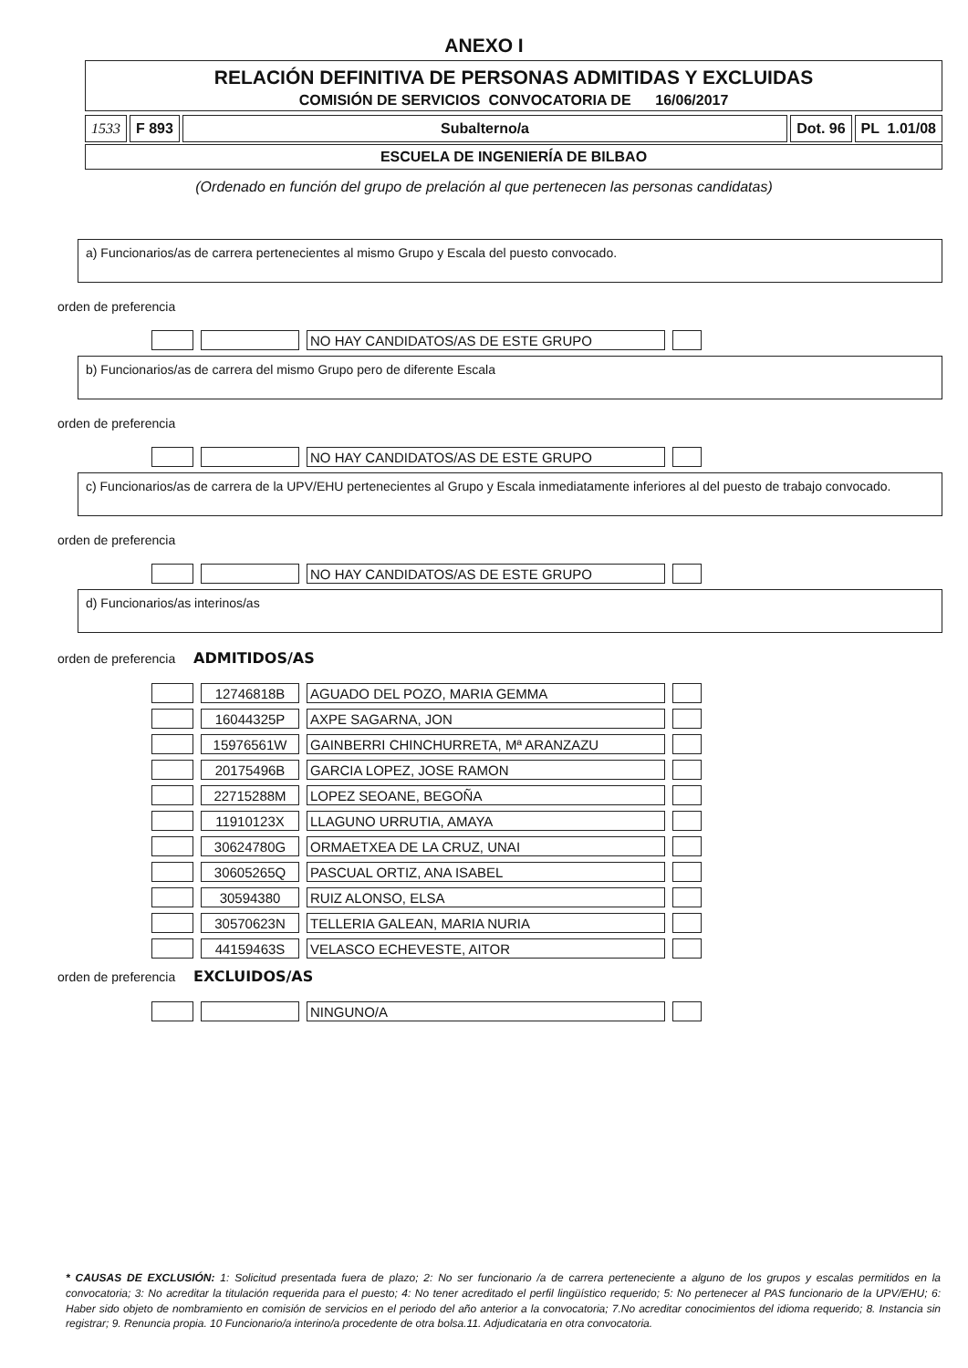ANEXO I
RELACIÓN DEFINITIVA DE PERSONAS ADMITIDAS Y EXCLUIDAS
COMISIÓN DE SERVICIOS CONVOCATORIA DE 16/06/2017
1533 F 893 Subalterno/a Dot. 96 PL 1.01/08
ESCUELA DE INGENIERÍA DE BILBAO
(Ordenado en función del grupo de prelación al que pertenecen las personas candidatas)
a) Funcionarios/as de carrera pertenecientes al mismo Grupo y Escala del puesto convocado.
orden de preferencia
| | | NO HAY CANDIDATOS/AS DE ESTE GRUPO | |
b) Funcionarios/as de carrera del mismo Grupo pero de diferente Escala
orden de preferencia
| | | NO HAY CANDIDATOS/AS DE ESTE GRUPO | |
c) Funcionarios/as de carrera de la UPV/EHU pertenecientes al Grupo y Escala inmediatamente inferiores al del puesto de trabajo convocado.
orden de preferencia
| | | NO HAY CANDIDATOS/AS DE ESTE GRUPO | |
d) Funcionarios/as interinos/as
orden de preferencia ADMITIDOS/AS
| | 12746818B | AGUADO DEL POZO, MARIA GEMMA | |
| | 16044325P | AXPE SAGARNA, JON | |
| | 15976561W | GAINBERRI CHINCHURRETA, Mª ARANZAZU | |
| | 20175496B | GARCIA LOPEZ, JOSE RAMON | |
| | 22715288M | LOPEZ SEOANE, BEGOÑA | |
| | 11910123X | LLAGUNO URRUTIA, AMAYA | |
| | 30624780G | ORMAETXEA DE LA CRUZ, UNAI | |
| | 30605265Q | PASCUAL ORTIZ, ANA ISABEL | |
| | 30594380 | RUIZ ALONSO, ELSA | |
| | 30570623N | TELLERIA GALEAN, MARIA NURIA | |
| | 44159463S | VELASCO ECHEVESTE, AITOR | |
orden de preferencia EXCLUIDOS/AS
| | | NINGUNO/A | |
* CAUSAS DE EXCLUSIÓN: 1: Solicitud presentada fuera de plazo; 2: No ser funcionario /a de carrera perteneciente a alguno de los grupos y escalas permitidos en la convocatoria; 3: No acreditar la titulación requerida para el puesto; 4: No tener acreditado el perfil lingüístico requerido; 5: No pertenecer al PAS funcionario de la UPV/EHU; 6: Haber sido objeto de nombramiento en comisión de servicios en el periodo del año anterior a la convocatoria; 7.No acreditar conocimientos del idioma requerido; 8. Instancia sin registrar; 9. Renuncia propia. 10 Funcionario/a interino/a procedente de otra bolsa.11. Adjudicataria en otra convocatoria.